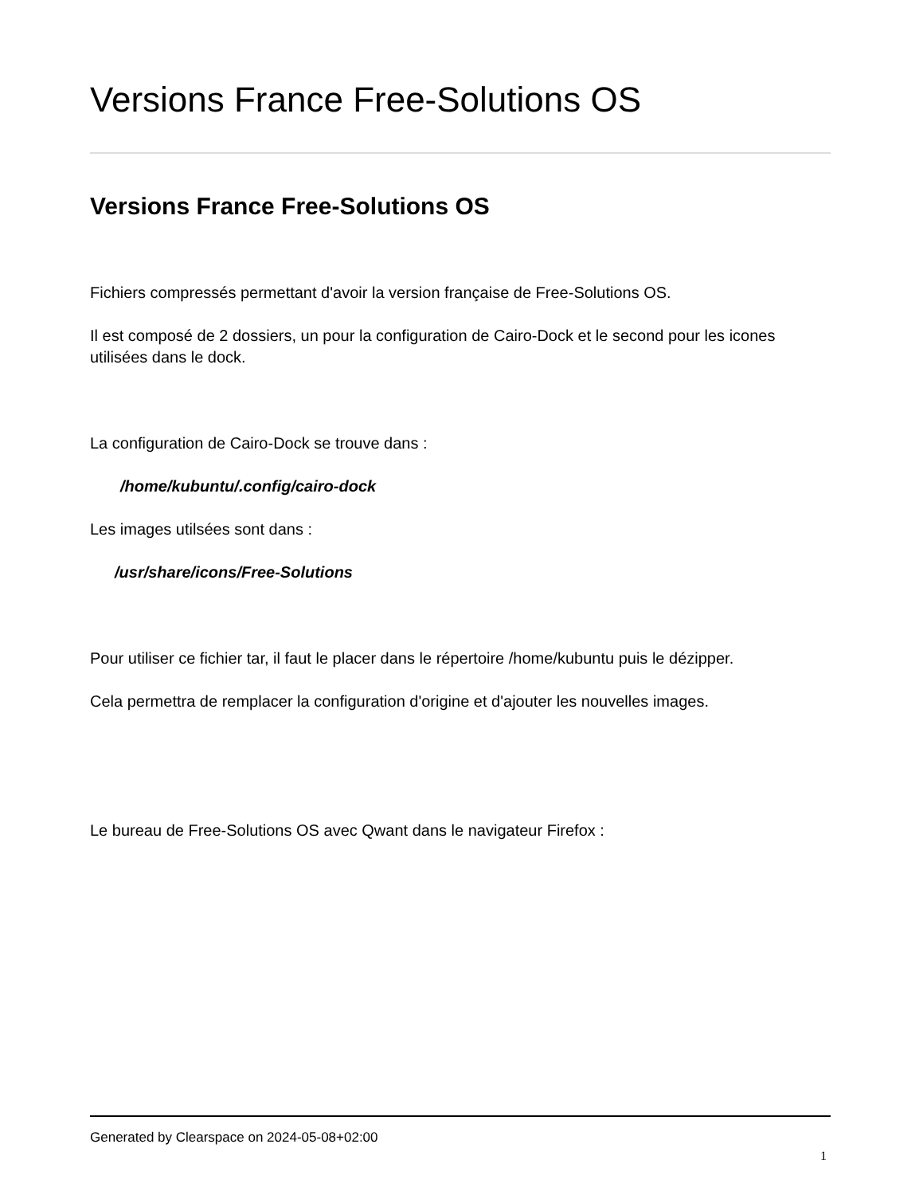Versions France Free-Solutions OS
Versions France Free-Solutions OS
Fichiers compressés permettant d'avoir la version française de Free-Solutions OS.
Il est composé de 2 dossiers, un pour la configuration de Cairo-Dock et le second pour les icones utilisées dans le dock.
La configuration de Cairo-Dock se trouve dans :
/home/kubuntu/.config/cairo-dock
Les images utilsées sont dans :
/usr/share/icons/Free-Solutions
Pour utiliser ce fichier tar, il faut le placer dans le répertoire /home/kubuntu puis le dézipper.
Cela permettra de remplacer la configuration d'origine et d'ajouter les nouvelles images.
Le bureau de Free-Solutions OS avec Qwant dans le navigateur Firefox :
Generated by Clearspace on 2024-05-08+02:00
1